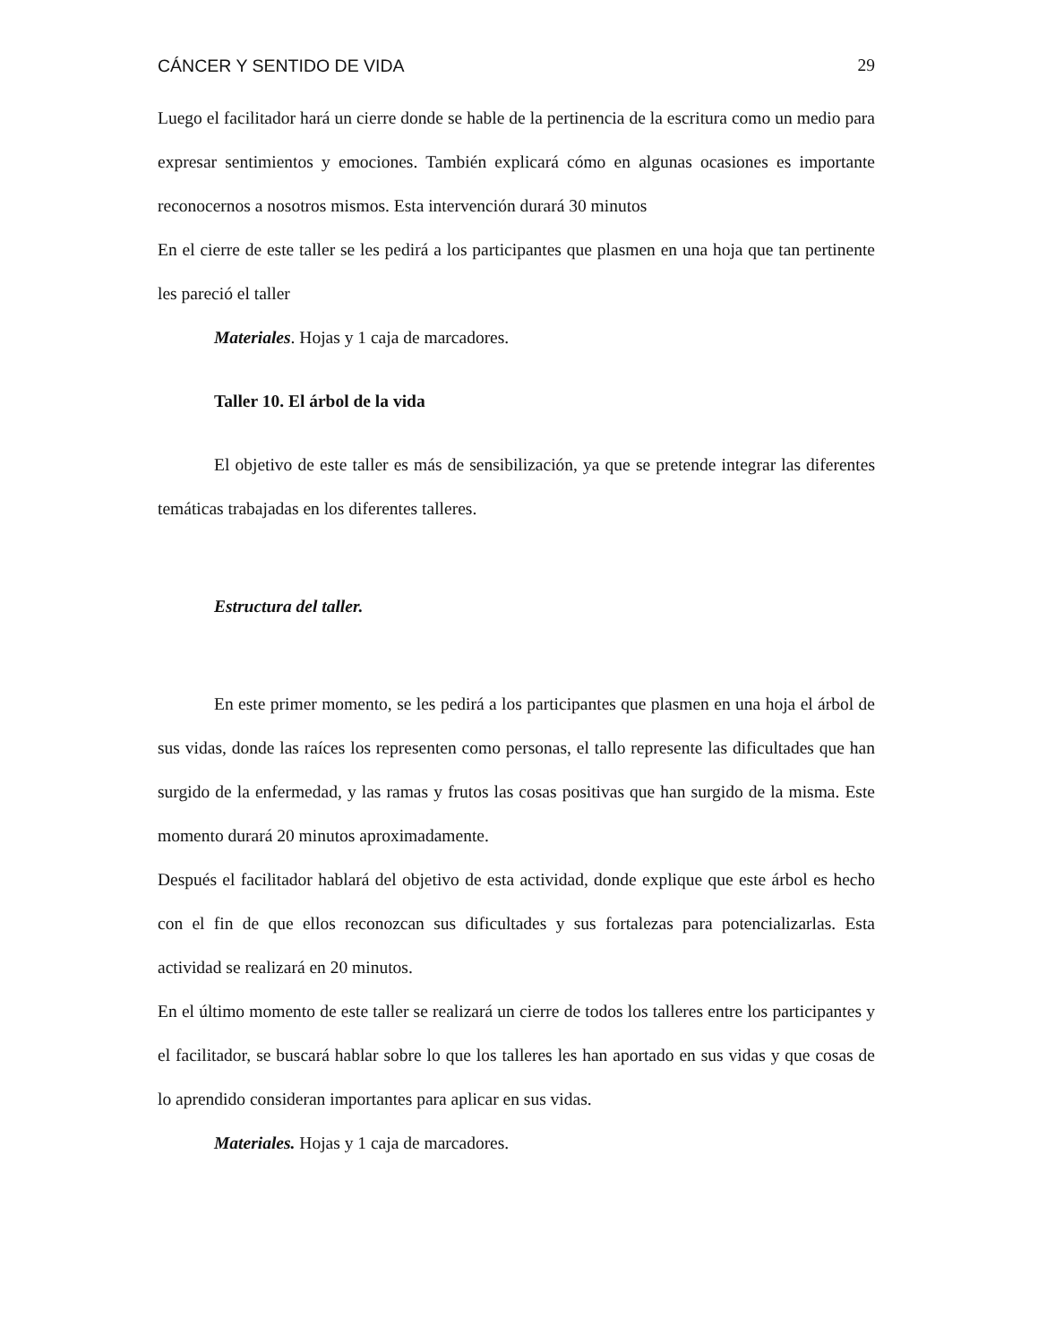CÁNCER Y SENTIDO DE VIDA 29
Luego el facilitador hará un cierre donde se hable de la pertinencia de la escritura como un medio para expresar sentimientos y emociones. También explicará cómo en algunas ocasiones es importante reconocernos a nosotros mismos. Esta intervención durará 30 minutos
En el cierre de este taller se les pedirá a los participantes que plasmen en una hoja que tan pertinente les pareció el taller
Materiales. Hojas y 1 caja de marcadores.
Taller 10. El árbol de la vida
El objetivo de este taller es más de sensibilización, ya que se pretende integrar las diferentes temáticas trabajadas en los diferentes talleres.
Estructura del taller.
En este primer momento, se les pedirá a los participantes que plasmen en una hoja el árbol de sus vidas, donde las raíces los representen como personas, el tallo represente las dificultades que han surgido de la enfermedad, y las ramas y frutos las cosas positivas que han surgido de la misma. Este momento durará 20 minutos aproximadamente.
Después el facilitador hablará del objetivo de esta actividad, donde explique que este árbol es hecho con el fin de que ellos reconozcan sus dificultades y sus fortalezas para potencializarlas. Esta actividad se realizará en 20 minutos.
En el último momento de este taller se realizará un cierre de todos los talleres entre los participantes y el facilitador, se buscará hablar sobre lo que los talleres les han aportado en sus vidas y que cosas de lo aprendido consideran importantes para aplicar en sus vidas.
Materiales. Hojas y 1 caja de marcadores.